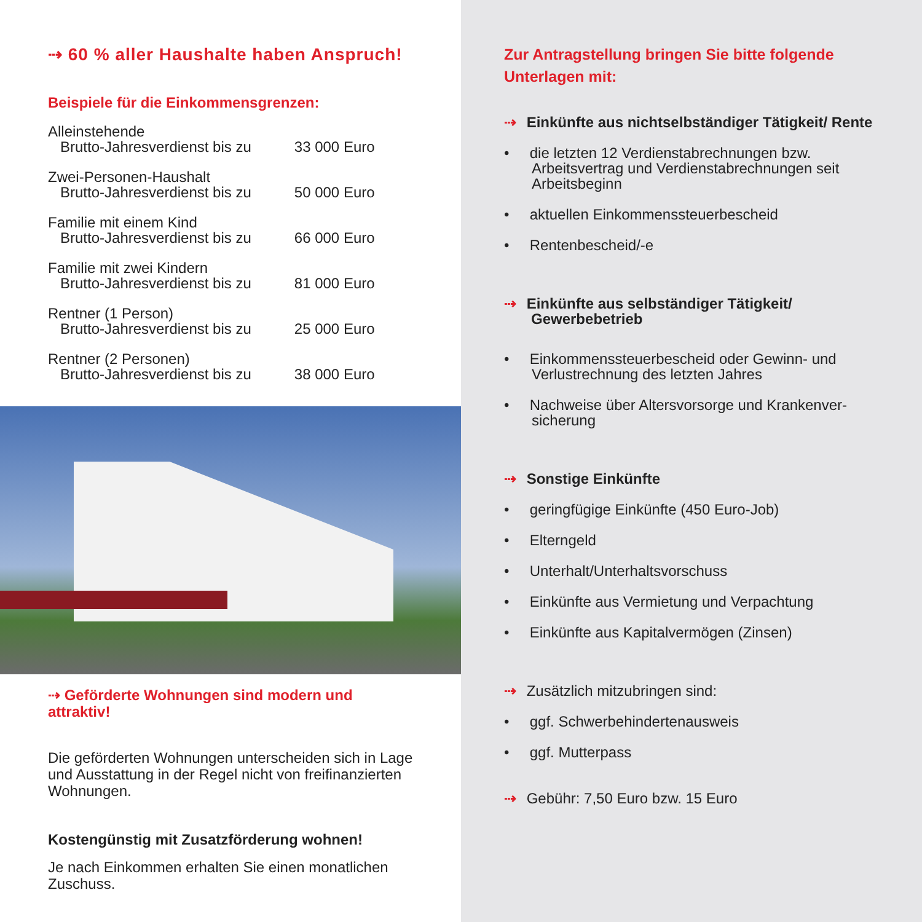⇢ 60 % aller Haushalte haben Anspruch!
Beispiele für die Einkommensgrenzen:
| Alleinstehende | |
| Brutto-Jahresverdienst bis zu | 33 000 Euro |
| Zwei-Personen-Haushalt | |
| Brutto-Jahresverdienst bis zu | 50 000 Euro |
| Familie mit einem Kind | |
| Brutto-Jahresverdienst bis zu | 66 000 Euro |
| Familie mit zwei Kindern | |
| Brutto-Jahresverdienst bis zu | 81 000 Euro |
| Rentner (1 Person) | |
| Brutto-Jahresverdienst bis zu | 25 000 Euro |
| Rentner (2 Personen) | |
| Brutto-Jahresverdienst bis zu | 38 000 Euro |
⇢ Geförderte Wohnungen sind modern und attraktiv!
Die geförderten Wohnungen unterscheiden sich in Lage und Ausstattung in der Regel nicht von frei­finanzierten Wohnungen.
Kostengünstig mit Zusatzförderung wohnen!
Je nach Einkommen erhalten Sie einen monatlichen Zuschuss.
Zur Antragstellung bringen Sie bitte folgende Unterlagen mit:
⇢ Einkünfte aus nichtselbständiger Tätigkeit/ Rente
• die letzten 12 Verdienstabrechnungen bzw. Arbeitsvertrag und Verdienstabrechnungen seit Arbeitsbeginn
• aktuellen Einkommenssteuerbescheid
• Rentenbescheid/-e
⇢ Einkünfte aus selbständiger Tätigkeit/ Gewerbebetrieb
• Einkommenssteuerbescheid oder Gewinn- und Verlustrechnung des letzten Jahres
• Nachweise über Altersvorsorge und Krankenver­sicherung
⇢ Sonstige Einkünfte
• geringfügige Einkünfte (450 Euro-Job)
• Elterngeld
• Unterhalt/Unterhaltsvorschuss
• Einkünfte aus Vermietung und Verpachtung
• Einkünfte aus Kapitalvermögen (Zinsen)
⇢ Zusätzlich mitzubringen sind:
• ggf. Schwerbehindertenausweis
• ggf. Mutterpass
⇢ Gebühr: 7,50 Euro bzw. 15 Euro